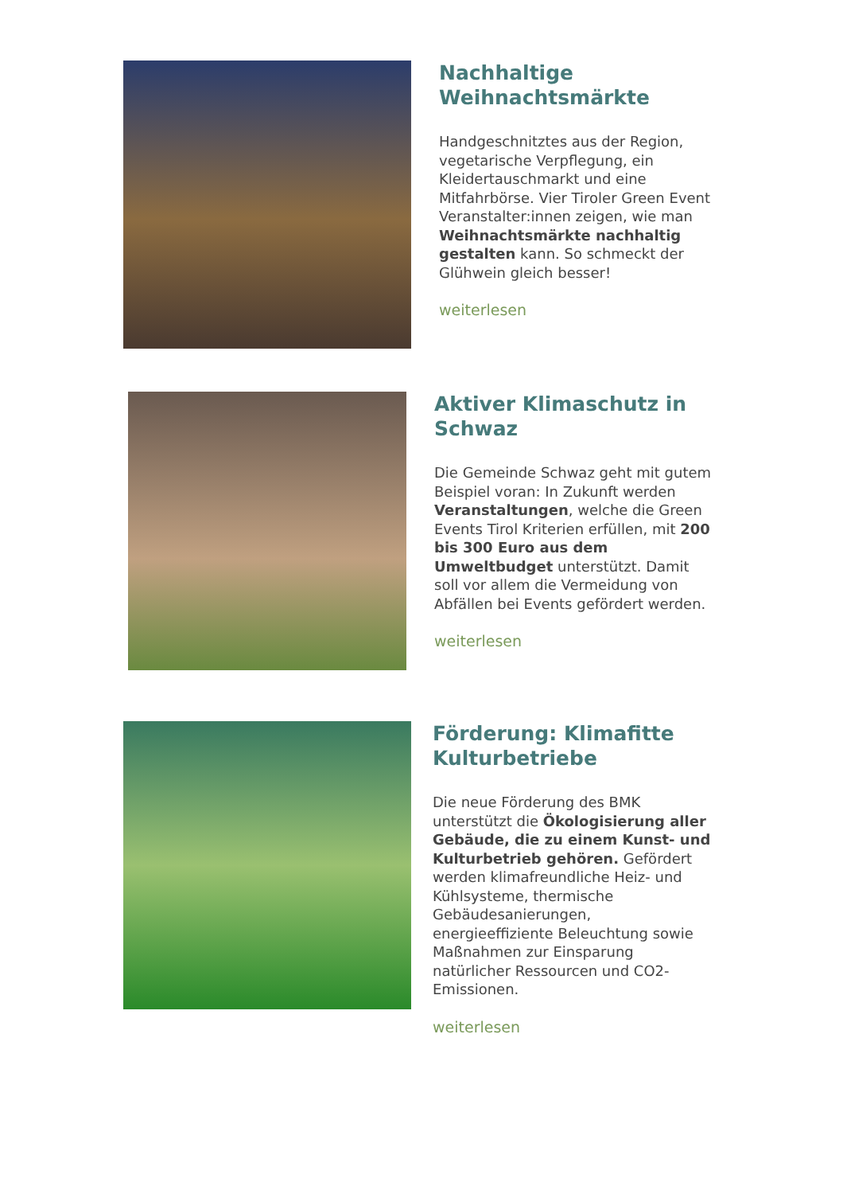Nachhaltige Weihnachtsmärkte
Handgeschnitztes aus der Region, vegetarische Verpflegung, ein Kleidertauschmarkt und eine Mitfahrbörse. Vier Tiroler Green Event Veranstalter:innen zeigen, wie man Weihnachtsmärkte nachhaltig gestalten kann. So schmeckt der Glühwein gleich besser!
weiterlesen
Aktiver Klimaschutz in Schwaz
Die Gemeinde Schwaz geht mit gutem Beispiel voran: In Zukunft werden Veranstaltungen, welche die Green Events Tirol Kriterien erfüllen, mit 200 bis 300 Euro aus dem Umweltbudget unterstützt. Damit soll vor allem die Vermeidung von Abfällen bei Events gefördert werden.
weiterlesen
Förderung: Klimafitte Kulturbetriebe
Die neue Förderung des BMK unterstützt die Ökologisierung aller Gebäude, die zu einem Kunst- und Kulturbetrieb gehören. Gefördert werden klimafreundliche Heiz- und Kühlsysteme, thermische Gebäudesanierungen, energieeffiziente Beleuchtung sowie Maßnahmen zur Einsparung natürlicher Ressourcen und CO2-Emissionen.
weiterlesen